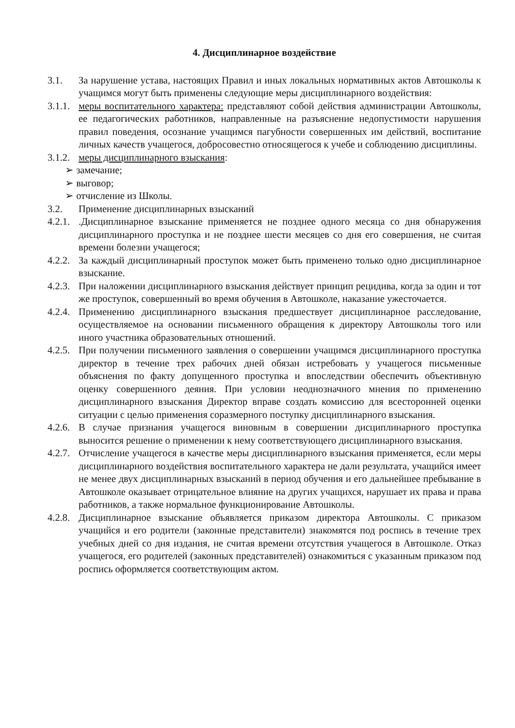4. Дисциплинарное воздействие
3.1. За нарушение устава, настоящих Правил и иных локальных нормативных актов Автошколы к учащимся могут быть применены следующие меры дисциплинарного воздействия:
3.1.1. меры воспитательного характера: представляют собой действия администрации Автошколы, ее педагогических работников, направленные на разъяснение недопустимости нарушения правил поведения, осознание учащимся пагубности совершенных им действий, воспитание личных качеств учащегося, добросовестно относящегося к учебе и соблюдению дисциплины.
3.1.2. меры дисциплинарного взыскания:
➢ замечание;
➢ выговор;
➢ отчисление из Школы.
3.2. Применение дисциплинарных взысканий
4.2.1. .Дисциплинарное взыскание применяется не позднее одного месяца со дня обнаружения дисциплинарного проступка и не позднее шести месяцев со дня его совершения, не считая времени болезни учащегося;
4.2.2. За каждый дисциплинарный проступок может быть применено только одно дисциплинарное взыскание.
4.2.3. При наложении дисциплинарного взыскания действует принцип рецидива, когда за один и тот же проступок, совершенный во время обучения в Автошколе, наказание ужесточается.
4.2.4. Применению дисциплинарного взыскания предшествует дисциплинарное расследование, осуществляемое на основании письменного обращения к директору Автошколы того или иного участника образовательных отношений.
4.2.5. При получении письменного заявления о совершении учащимся дисциплинарного проступка директор в течение трех рабочих дней обязан истребовать у учащегося письменные объяснения по факту допущенного проступка и впоследствии обеспечить объективную оценку совершенного деяния. При условии неоднозначного мнения по применению дисциплинарного взыскания Директор вправе создать комиссию для всесторонней оценки ситуации с целью применения соразмерного поступку дисциплинарного взыскания.
4.2.6. В случае признания учащегося виновным в совершении дисциплинарного проступка выносится решение о применении к нему соответствующего дисциплинарного взыскания.
4.2.7. Отчисление учащегося в качестве меры дисциплинарного взыскания применяется, если меры дисциплинарного воздействия воспитательного характера не дали результата, учащийся имеет не менее двух дисциплинарных взысканий в период обучения и его дальнейшее пребывание в Автошколе оказывает отрицательное влияние на других учащихся, нарушает их права и права работников, а также нормальное функционирование Автошколы.
4.2.8. Дисциплинарное взыскание объявляется приказом директора Автошколы. С приказом учащийся и его родители (законные представители) знакомятся под роспись в течение трех учебных дней со дня издания, не считая времени отсутствия учащегося в Автошколе. Отказ учащегося, его родителей (законных представителей) ознакомиться с указанным приказом под роспись оформляется соответствующим актом.